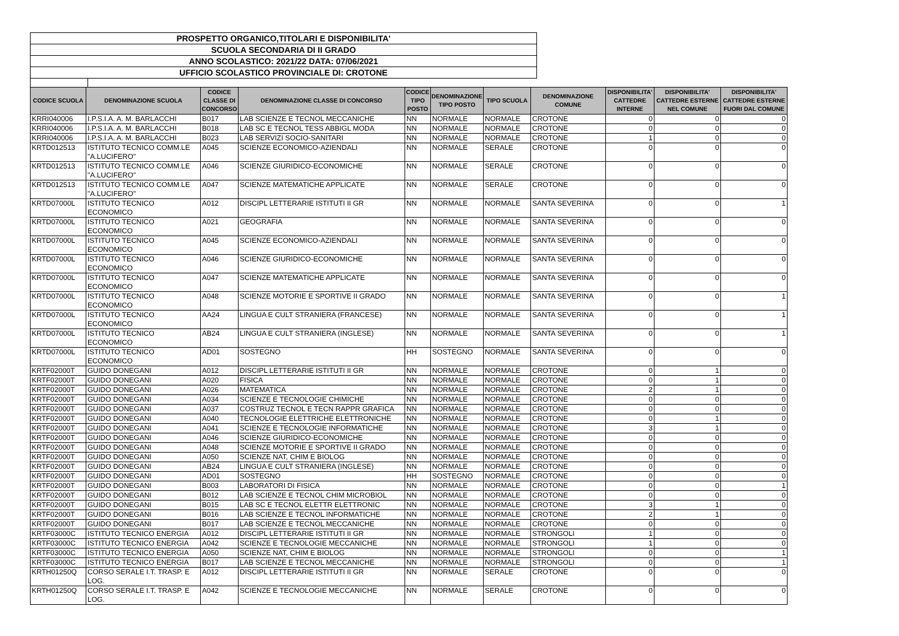| PROSPETTO ORGANICO,TITOLARI E DISPONIBILITA' |
| SCUOLA SECONDARIA DI II GRADO |
| ANNO SCOLASTICO: 2021/22 DATA: 07/06/2021 |
| UFFICIO SCOLASTICO PROVINCIALE DI: CROTONE |
| CODICE SCUOLA | DENOMINAZIONE SCUOLA | CODICE CLASSE DI CONCORSO | DENOMINAZIONE CLASSE DI CONCORSO | CODICE TIPO POSTO | DENOMINAZIONE TIPO POSTO | TIPO SCUOLA | DENOMINAZIONE COMUNE | DISPONIBILITA' CATTEDRE INTERNE | DISPONIBILITA' CATTEDRE ESTERNE NEL COMUNE | DISPONIBILITA' CATTEDRE ESTERNE FUORI DAL COMUNE |
| --- | --- | --- | --- | --- | --- | --- | --- | --- | --- | --- |
| KRRI040006 | I.P.S.I.A. A. M. BARLACCHI | B017 | LAB SCIENZE E TECNOL MECCANICHE | NN | NORMALE | NORMALE | CROTONE | 0 | 0 | 0 |
| KRRI040006 | I.P.S.I.A. A. M. BARLACCHI | B018 | LAB SC E TECNOL TESS ABBIGL MODA | NN | NORMALE | NORMALE | CROTONE | 0 | 0 | 0 |
| KRRI040006 | I.P.S.I.A. A. M. BARLACCHI | B023 | LAB SERVIZI SOCIO-SANITARI | NN | NORMALE | NORMALE | CROTONE | 1 | 0 | 0 |
| KRTD012513 | ISTITUTO TECNICO COMM.LE "A.LUCIFERO" | A045 | SCIENZE ECONOMICO-AZIENDALI | NN | NORMALE | SERALE | CROTONE | 0 | 0 | 0 |
| KRTD012513 | ISTITUTO TECNICO COMM.LE "A.LUCIFERO" | A046 | SCIENZE GIURIDICO-ECONOMICHE | NN | NORMALE | SERALE | CROTONE | 0 | 0 | 0 |
| KRTD012513 | ISTITUTO TECNICO COMM.LE "A.LUCIFERO" | A047 | SCIENZE MATEMATICHE APPLICATE | NN | NORMALE | SERALE | CROTONE | 0 | 0 | 0 |
| KRTD07000L | ISTITUTO TECNICO ECONOMICO | A012 | DISCIPL LETTERARIE ISTITUTI II GR | NN | NORMALE | NORMALE | SANTA SEVERINA | 0 | 0 | 1 |
| KRTD07000L | ISTITUTO TECNICO ECONOMICO | A021 | GEOGRAFIA | NN | NORMALE | NORMALE | SANTA SEVERINA | 0 | 0 | 0 |
| KRTD07000L | ISTITUTO TECNICO ECONOMICO | A045 | SCIENZE ECONOMICO-AZIENDALI | NN | NORMALE | NORMALE | SANTA SEVERINA | 0 | 0 | 0 |
| KRTD07000L | ISTITUTO TECNICO ECONOMICO | A046 | SCIENZE GIURIDICO-ECONOMICHE | NN | NORMALE | NORMALE | SANTA SEVERINA | 0 | 0 | 0 |
| KRTD07000L | ISTITUTO TECNICO ECONOMICO | A047 | SCIENZE MATEMATICHE APPLICATE | NN | NORMALE | NORMALE | SANTA SEVERINA | 0 | 0 | 0 |
| KRTD07000L | ISTITUTO TECNICO ECONOMICO | A048 | SCIENZE MOTORIE E SPORTIVE II GRADO | NN | NORMALE | NORMALE | SANTA SEVERINA | 0 | 0 | 1 |
| KRTD07000L | ISTITUTO TECNICO ECONOMICO | AA24 | LINGUA E CULT STRANIERA (FRANCESE) | NN | NORMALE | NORMALE | SANTA SEVERINA | 0 | 0 | 1 |
| KRTD07000L | ISTITUTO TECNICO ECONOMICO | AB24 | LINGUA E CULT STRANIERA (INGLESE) | NN | NORMALE | NORMALE | SANTA SEVERINA | 0 | 0 | 1 |
| KRTD07000L | ISTITUTO TECNICO ECONOMICO | AD01 | SOSTEGNO | HH | SOSTEGNO | NORMALE | SANTA SEVERINA | 0 | 0 | 0 |
| KRTF02000T | GUIDO DONEGANI | A012 | DISCIPL LETTERARIE ISTITUTI II GR | NN | NORMALE | NORMALE | CROTONE | 0 | 1 | 0 |
| KRTF02000T | GUIDO DONEGANI | A020 | FISICA | NN | NORMALE | NORMALE | CROTONE | 0 | 1 | 0 |
| KRTF02000T | GUIDO DONEGANI | A026 | MATEMATICA | NN | NORMALE | NORMALE | CROTONE | 2 | 1 | 0 |
| KRTF02000T | GUIDO DONEGANI | A034 | SCIENZE E TECNOLOGIE CHIMICHE | NN | NORMALE | NORMALE | CROTONE | 0 | 0 | 0 |
| KRTF02000T | GUIDO DONEGANI | A037 | COSTRUZ TECNOL E TECN RAPPR GRAFICA | NN | NORMALE | NORMALE | CROTONE | 0 | 0 | 0 |
| KRTF02000T | GUIDO DONEGANI | A040 | TECNOLOGIE ELETTRICHE ELETTRONICHE | NN | NORMALE | NORMALE | CROTONE | 0 | 1 | 0 |
| KRTF02000T | GUIDO DONEGANI | A041 | SCIENZE E TECNOLOGIE INFORMATICHE | NN | NORMALE | NORMALE | CROTONE | 3 | 1 | 0 |
| KRTF02000T | GUIDO DONEGANI | A046 | SCIENZE GIURIDICO-ECONOMICHE | NN | NORMALE | NORMALE | CROTONE | 0 | 0 | 0 |
| KRTF02000T | GUIDO DONEGANI | A048 | SCIENZE MOTORIE E SPORTIVE II GRADO | NN | NORMALE | NORMALE | CROTONE | 0 | 0 | 0 |
| KRTF02000T | GUIDO DONEGANI | A050 | SCIENZE NAT, CHIM E BIOLOG | NN | NORMALE | NORMALE | CROTONE | 0 | 0 | 0 |
| KRTF02000T | GUIDO DONEGANI | AB24 | LINGUA E CULT STRANIERA (INGLESE) | NN | NORMALE | NORMALE | CROTONE | 0 | 0 | 0 |
| KRTF02000T | GUIDO DONEGANI | AD01 | SOSTEGNO | HH | SOSTEGNO | NORMALE | CROTONE | 0 | 0 | 0 |
| KRTF02000T | GUIDO DONEGANI | B003 | LABORATORI DI FISICA | NN | NORMALE | NORMALE | CROTONE | 0 | 0 | 1 |
| KRTF02000T | GUIDO DONEGANI | B012 | LAB SCIENZE E TECNOL CHIM MICROBIOL | NN | NORMALE | NORMALE | CROTONE | 0 | 0 | 0 |
| KRTF02000T | GUIDO DONEGANI | B015 | LAB SC E TECNOL ELETTR ELETTRONIC | NN | NORMALE | NORMALE | CROTONE | 3 | 1 | 0 |
| KRTF02000T | GUIDO DONEGANI | B016 | LAB SCIENZE E TECNOL INFORMATICHE | NN | NORMALE | NORMALE | CROTONE | 2 | 1 | 0 |
| KRTF02000T | GUIDO DONEGANI | B017 | LAB SCIENZE E TECNOL MECCANICHE | NN | NORMALE | NORMALE | CROTONE | 0 | 0 | 0 |
| KRTF03000C | ISTITUTO TECNICO ENERGIA | A012 | DISCIPL LETTERARIE ISTITUTI II GR | NN | NORMALE | NORMALE | STRONGOLI | 1 | 0 | 0 |
| KRTF03000C | ISTITUTO TECNICO ENERGIA | A042 | SCIENZE E TECNOLOGIE MECCANICHE | NN | NORMALE | NORMALE | STRONGOLI | 1 | 0 | 0 |
| KRTF03000C | ISTITUTO TECNICO ENERGIA | A050 | SCIENZE NAT, CHIM E BIOLOG | NN | NORMALE | NORMALE | STRONGOLI | 0 | 0 | 1 |
| KRTF03000C | ISTITUTO TECNICO ENERGIA | B017 | LAB SCIENZE E TECNOL MECCANICHE | NN | NORMALE | NORMALE | STRONGOLI | 0 | 0 | 1 |
| KRTH01250Q | CORSO SERALE I.T. TRASP. E LOG. | A012 | DISCIPL LETTERARIE ISTITUTI II GR | NN | NORMALE | SERALE | CROTONE | 0 | 0 | 0 |
| KRTH01250Q | CORSO SERALE I.T. TRASP. E LOG. | A042 | SCIENZE E TECNOLOGIE MECCANICHE | NN | NORMALE | SERALE | CROTONE | 0 | 0 | 0 |